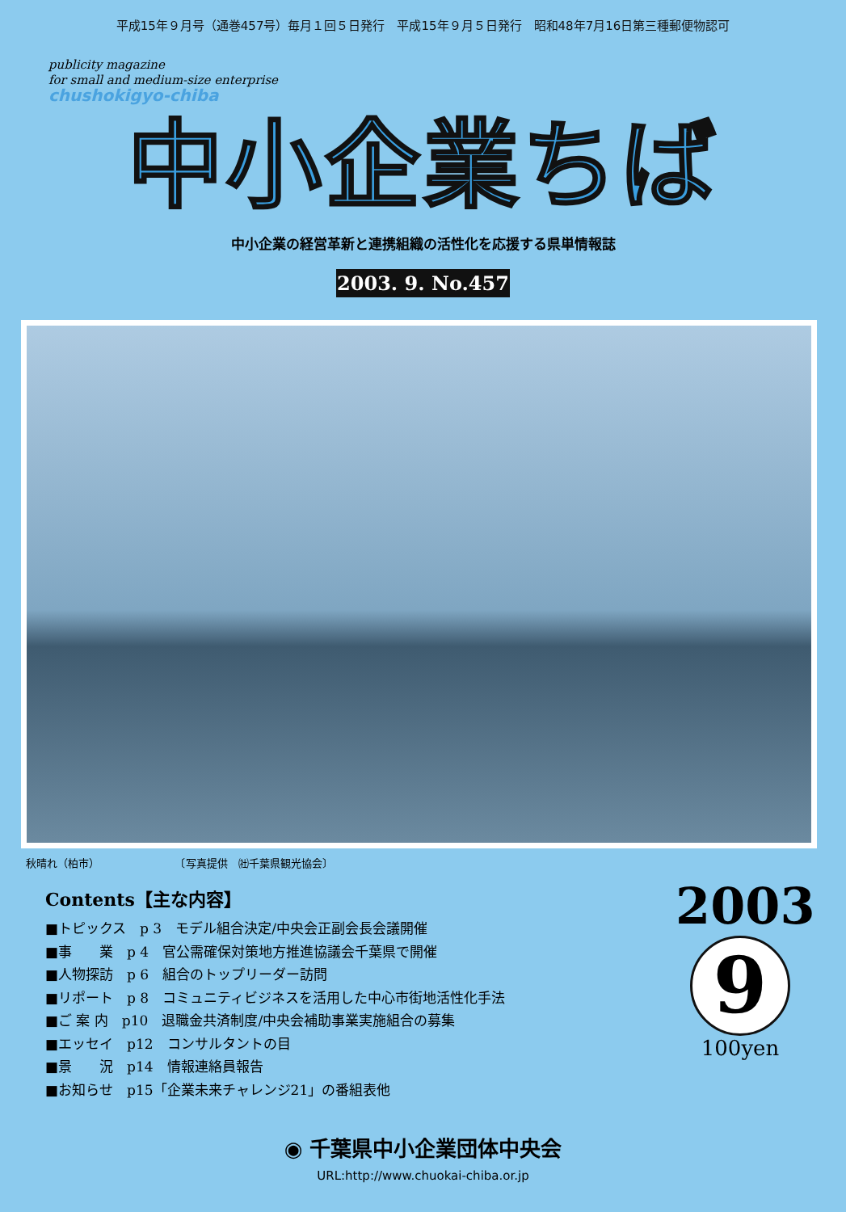平成15年９月号（通巻457号）毎月１回５日発行　平成15年９月５日発行　昭和48年7月16日第三種郵便物認可
publicity magazine
for small and medium-size enterprise
chushokigyo-chiba
中小企業ちば
中小企業の経営革新と連携組織の活性化を応援する県単情報誌
2003. 9. No.457
秋晴れ（柏市） 〔写真提供　㈳千葉県観光協会〕
Contents【主な内容】
■トピックス　p 3　モデル組合決定/中央会正副会長会議開催
■事　　業　p 4　官公需確保対策地方推進協議会千葉県で開催
■人物探訪　p 6　組合のトップリーダー訪問
■リポート　p 8　コミュニティビジネスを活用した中心市街地活性化手法
■ご 案 内　p10　退職金共済制度/中央会補助事業実施組合の募集
■エッセイ　p12　コンサルタントの目
■景　　況　p14　情報連絡員報告
■お知らせ　p15「企業未来チャレンジ21」の番組表他
2003
9
100yen
◉ 千葉県中小企業団体中央会
URL:http://www.chuokai-chiba.or.jp